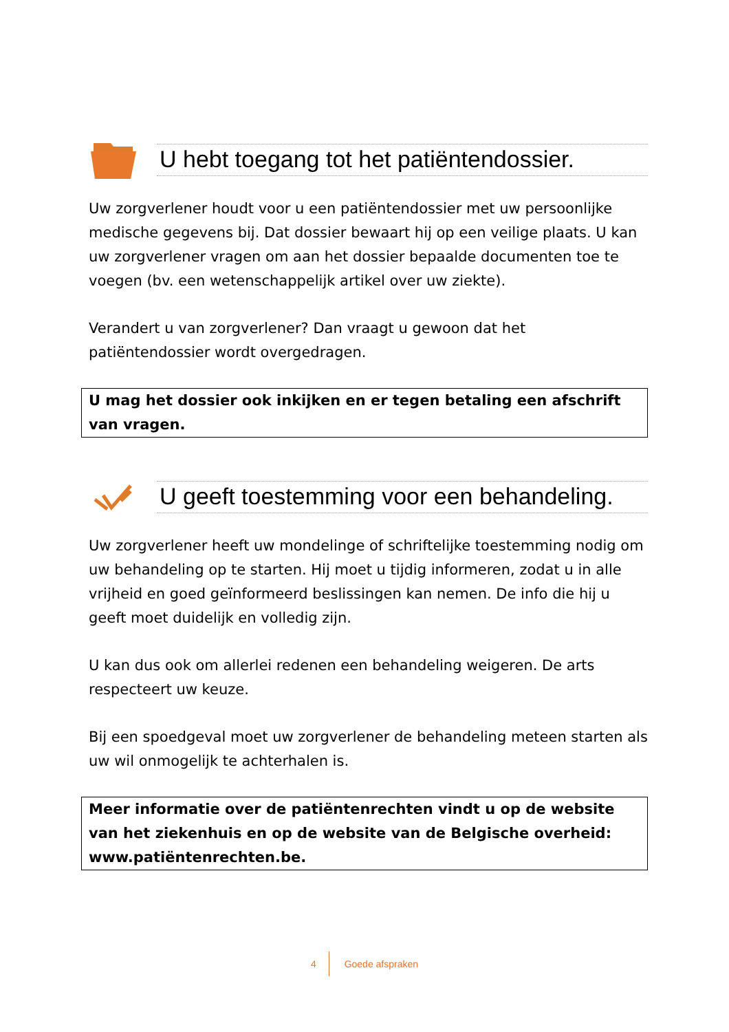U hebt toegang tot het patiëntendossier.
Uw zorgverlener houdt voor u een patiëntendossier met uw persoonlijke medische gegevens bij. Dat dossier bewaart hij op een veilige plaats. U kan uw zorgverlener vragen om aan het dossier bepaalde documenten toe te voegen (bv. een wetenschappelijk artikel over uw ziekte).
Verandert u van zorgverlener? Dan vraagt u gewoon dat het patiëntendossier wordt overgedragen.
U mag het dossier ook inkijken en er tegen betaling een afschrift van vragen.
U geeft toestemming voor een behandeling.
Uw zorgverlener heeft uw mondelinge of schriftelijke toestemming nodig om uw behandeling op te starten. Hij moet u tijdig informeren, zodat u in alle vrijheid en goed geïnformeerd beslissingen kan nemen. De info die hij u geeft moet duidelijk en volledig zijn.
U kan dus ook om allerlei redenen een behandeling weigeren. De arts respecteert uw keuze.
Bij een spoedgeval moet uw zorgverlener de behandeling meteen starten als uw wil onmogelijk te achterhalen is.
Meer informatie over de patiëntenrechten vindt u op de website van het ziekenhuis en op de website van de Belgische overheid: www.patiëntenrechten.be.
4 Goede afspraken